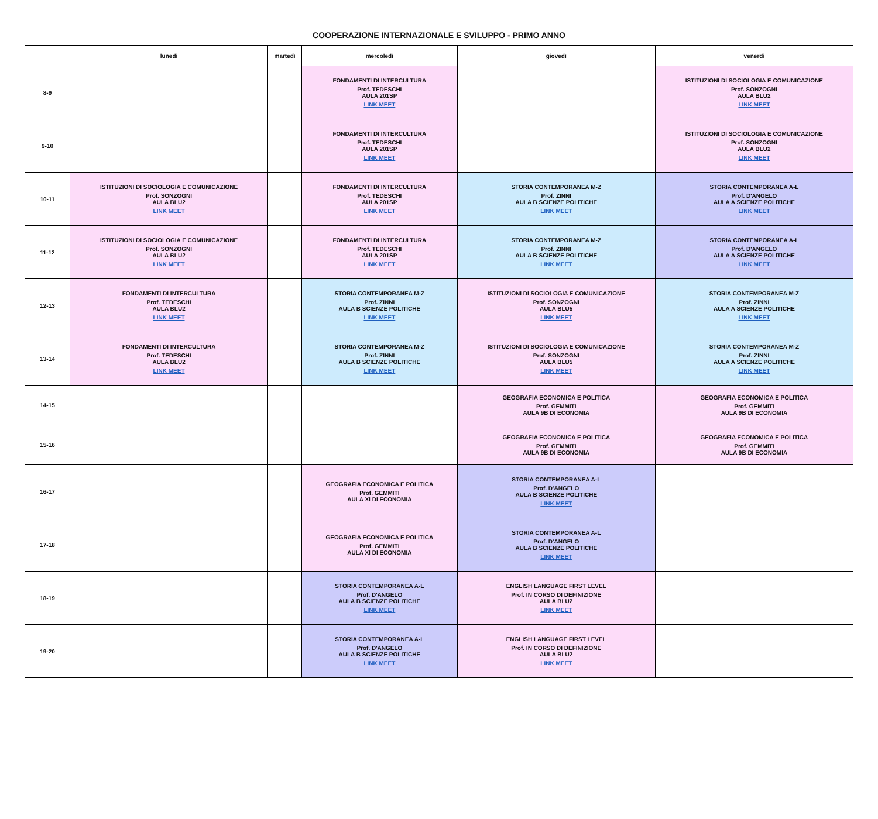| COOPERAZIONE INTERNAZIONALE E SVILUPPO - PRIMO ANNO | | | | | |
| --- | --- | --- | --- | --- | --- |
| | lunedì | martedì | mercoledì | giovedì | venerdì |
| 8-9 | | | FONDAMENTI DI INTERCULTURA Prof. TEDESCHI AULA 201SP LINK MEET | | ISTITUZIONI DI SOCIOLOGIA E COMUNICAZIONE Prof. SONZOGNI AULA BLU2 LINK MEET |
| 9-10 | | | FONDAMENTI DI INTERCULTURA Prof. TEDESCHI AULA 201SP LINK MEET | | ISTITUZIONI DI SOCIOLOGIA E COMUNICAZIONE Prof. SONZOGNI AULA BLU2 LINK MEET |
| 10-11 | ISTITUZIONI DI SOCIOLOGIA E COMUNICAZIONE Prof. SONZOGNI AULA BLU2 LINK MEET | | FONDAMENTI DI INTERCULTURA Prof. TEDESCHI AULA 201SP LINK MEET | STORIA CONTEMPORANEA M-Z Prof. ZINNI AULA B SCIENZE POLITICHE LINK MEET | STORIA CONTEMPORANEA A-L Prof. D'ANGELO AULA A SCIENZE POLITICHE LINK MEET |
| 11-12 | ISTITUZIONI DI SOCIOLOGIA E COMUNICAZIONE Prof. SONZOGNI AULA BLU2 LINK MEET | | FONDAMENTI DI INTERCULTURA Prof. TEDESCHI AULA 201SP LINK MEET | STORIA CONTEMPORANEA M-Z Prof. ZINNI AULA B SCIENZE POLITICHE LINK MEET | STORIA CONTEMPORANEA A-L Prof. D'ANGELO AULA A SCIENZE POLITICHE LINK MEET |
| 12-13 | FONDAMENTI DI INTERCULTURA Prof. TEDESCHI AULA BLU2 LINK MEET | | STORIA CONTEMPORANEA M-Z Prof. ZINNI AULA B SCIENZE POLITICHE LINK MEET | ISTITUZIONI DI SOCIOLOGIA E COMUNICAZIONE Prof. SONZOGNI AULA BLU5 LINK MEET | STORIA CONTEMPORANEA M-Z Prof. ZINNI AULA A SCIENZE POLITICHE LINK MEET |
| 13-14 | FONDAMENTI DI INTERCULTURA Prof. TEDESCHI AULA BLU2 LINK MEET | | STORIA CONTEMPORANEA M-Z Prof. ZINNI AULA B SCIENZE POLITICHE LINK MEET | ISTITUZIONI DI SOCIOLOGIA E COMUNICAZIONE Prof. SONZOGNI AULA BLU5 LINK MEET | STORIA CONTEMPORANEA M-Z Prof. ZINNI AULA A SCIENZE POLITICHE LINK MEET |
| 14-15 | | | | GEOGRAFIA ECONOMICA E POLITICA Prof. GEMMITI AULA 9B DI ECONOMIA | GEOGRAFIA ECONOMICA E POLITICA Prof. GEMMITI AULA 9B DI ECONOMIA |
| 15-16 | | | | GEOGRAFIA ECONOMICA E POLITICA Prof. GEMMITI AULA 9B DI ECONOMIA | GEOGRAFIA ECONOMICA E POLITICA Prof. GEMMITI AULA 9B DI ECONOMIA |
| 16-17 | | | GEOGRAFIA ECONOMICA E POLITICA Prof. GEMMITI AULA XI DI ECONOMIA | STORIA CONTEMPORANEA A-L Prof. D'ANGELO AULA B SCIENZE POLITICHE LINK MEET | |
| 17-18 | | | GEOGRAFIA ECONOMICA E POLITICA Prof. GEMMITI AULA XI DI ECONOMIA | STORIA CONTEMPORANEA A-L Prof. D'ANGELO AULA B SCIENZE POLITICHE LINK MEET | |
| 18-19 | | | STORIA CONTEMPORANEA A-L Prof. D'ANGELO AULA B SCIENZE POLITICHE LINK MEET | ENGLISH LANGUAGE FIRST LEVEL Prof. IN CORSO DI DEFINIZIONE AULA BLU2 LINK MEET | |
| 19-20 | | | STORIA CONTEMPORANEA A-L Prof. D'ANGELO AULA B SCIENZE POLITICHE LINK MEET | ENGLISH LANGUAGE FIRST LEVEL Prof. IN CORSO DI DEFINIZIONE AULA BLU2 LINK MEET | |